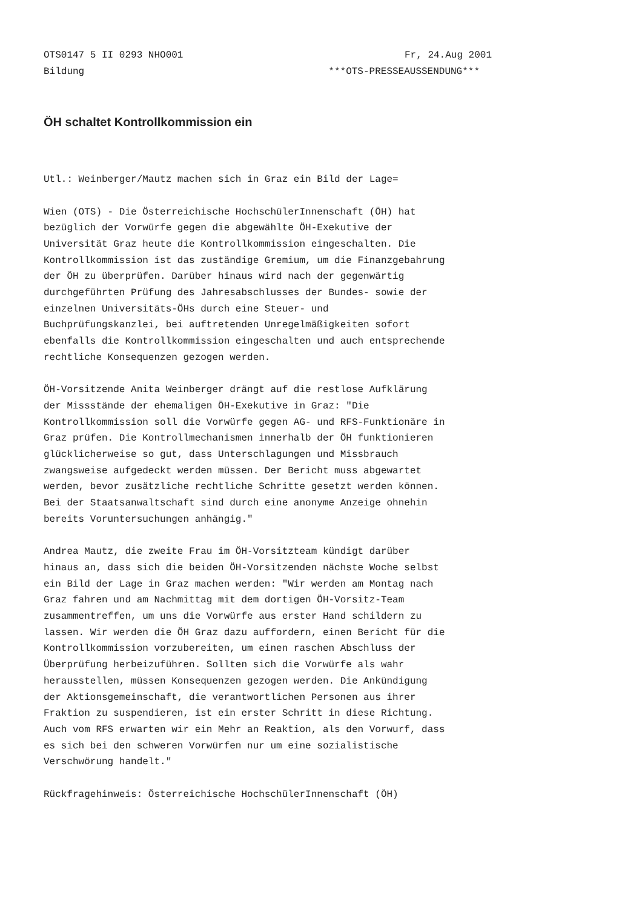OTS0147 5 II 0293 NHO001 Fr, 24.Aug 2001
Bildung ***OTS-PRESSEAUSSENDUNG***
ÖH schaltet Kontrollkommission ein
Utl.: Weinberger/Mautz machen sich in Graz ein Bild der Lage=
Wien (OTS) - Die Österreichische HochschülerInnenschaft (ÖH) hat bezüglich der Vorwürfe gegen die abgewählte ÖH-Exekutive der Universität Graz heute die Kontrollkommission eingeschalten. Die Kontrollkommission ist das zuständige Gremium, um die Finanzgebahrung der ÖH zu überprüfen. Darüber hinaus wird nach der gegenwärtig durchgeführten Prüfung des Jahresabschlusses der Bundes- sowie der einzelnen Universitäts-ÖHs durch eine Steuer- und Buchprüfungskanzlei, bei auftretenden Unregelmäßigkeiten sofort ebenfalls die Kontrollkommission eingeschalten und auch entsprechende rechtliche Konsequenzen gezogen werden.
ÖH-Vorsitzende Anita Weinberger drängt auf die restlose Aufklärung der Missstände der ehemaligen ÖH-Exekutive in Graz: "Die Kontrollkommission soll die Vorwürfe gegen AG- und RFS-Funktionäre in Graz prüfen. Die Kontrollmechanismen innerhalb der ÖH funktionieren glücklicherweise so gut, dass Unterschlagungen und Missbrauch zwangsweise aufgedeckt werden müssen. Der Bericht muss abgewartet werden, bevor zusätzliche rechtliche Schritte gesetzt werden können. Bei der Staatsanwaltschaft sind durch eine anonyme Anzeige ohnehin bereits Voruntersuchungen anhängig."
Andrea Mautz, die zweite Frau im ÖH-Vorsitzteam kündigt darüber hinaus an, dass sich die beiden ÖH-Vorsitzenden nächste Woche selbst ein Bild der Lage in Graz machen werden: "Wir werden am Montag nach Graz fahren und am Nachmittag mit dem dortigen ÖH-Vorsitz-Team zusammentreffen, um uns die Vorwürfe aus erster Hand schildern zu lassen. Wir werden die ÖH Graz dazu auffordern, einen Bericht für die Kontrollkommission vorzubereiten, um einen raschen Abschluss der Überprüfung herbeizuführen. Sollten sich die Vorwürfe als wahr herausstellen, müssen Konsequenzen gezogen werden. Die Ankündigung der Aktionsgemeinschaft, die verantwortlichen Personen aus ihrer Fraktion zu suspendieren, ist ein erster Schritt in diese Richtung. Auch vom RFS erwarten wir ein Mehr an Reaktion, als den Vorwurf, dass es sich bei den schweren Vorwürfen nur um eine sozialistische Verschwörung handelt."
Rückfragehinweis: Österreichische HochschülerInnenschaft (ÖH)